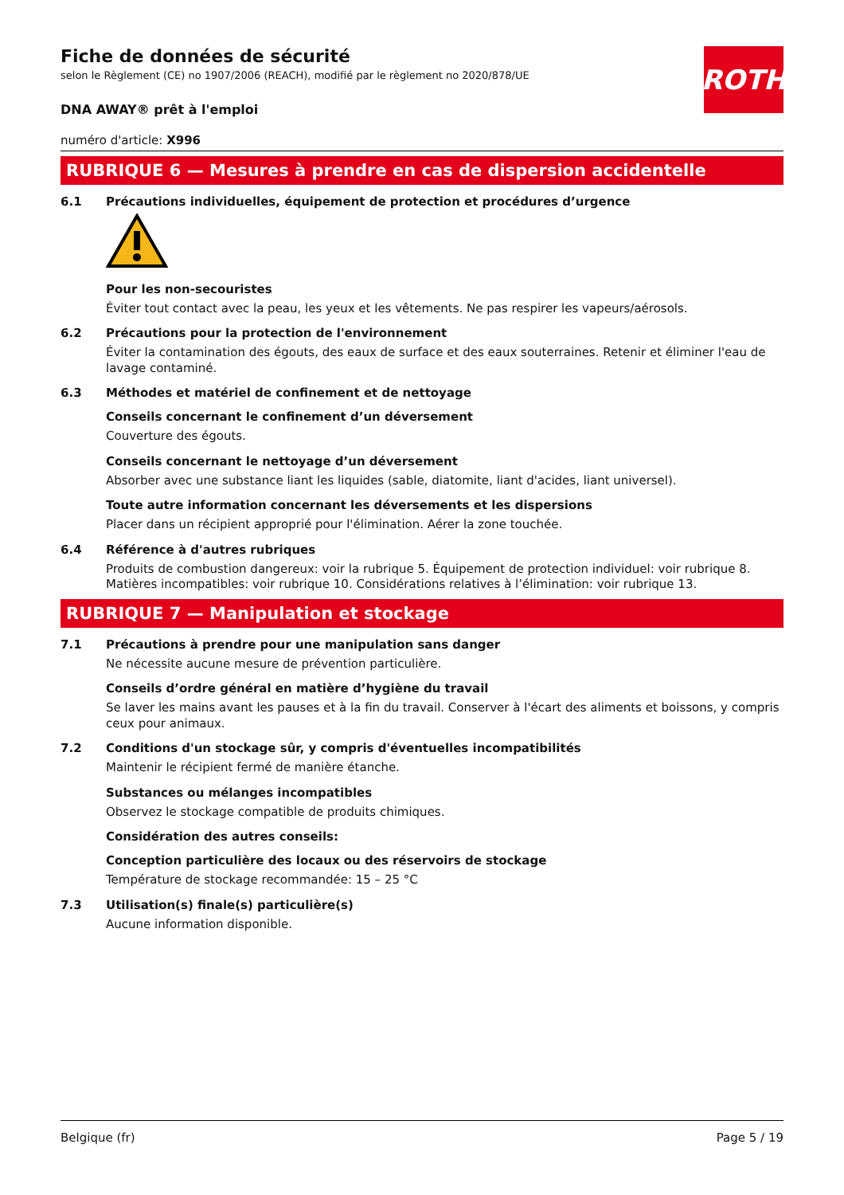ROTH
Fiche de données de sécurité
selon le Règlement (CE) no 1907/2006 (REACH), modifié par le règlement no 2020/878/UE
DNA AWAY® prêt à l'emploi
numéro d'article: X996
RUBRIQUE 6 — Mesures à prendre en cas de dispersion accidentelle
6.1 Précautions individuelles, équipement de protection et procédures d’urgence
Pour les non-secouristes
Éviter tout contact avec la peau, les yeux et les vêtements. Ne pas respirer les vapeurs/aérosols.
6.2 Précautions pour la protection de l'environnement
Éviter la contamination des égouts, des eaux de surface et des eaux souterraines. Retenir et éliminer l'eau de lavage contaminé.
6.3 Méthodes et matériel de confinement et de nettoyage
Conseils concernant le confinement d’un déversement
Couverture des égouts.
Conseils concernant le nettoyage d’un déversement
Absorber avec une substance liant les liquides (sable, diatomite, liant d'acides, liant universel).
Toute autre information concernant les déversements et les dispersions
Placer dans un récipient approprié pour l'élimination. Aérer la zone touchée.
6.4 Référence à d'autres rubriques
Produits de combustion dangereux: voir la rubrique 5. Équipement de protection individuel: voir rubrique 8. Matières incompatibles: voir rubrique 10. Considérations relatives à l’élimination: voir rubrique 13.
RUBRIQUE 7 — Manipulation et stockage
7.1 Précautions à prendre pour une manipulation sans danger
Ne nécessite aucune mesure de prévention particulière.
Conseils d’ordre général en matière d’hygiène du travail
Se laver les mains avant les pauses et à la fin du travail. Conserver à l'écart des aliments et boissons, y compris ceux pour animaux.
7.2 Conditions d'un stockage sûr, y compris d'éventuelles incompatibilités
Maintenir le récipient fermé de manière étanche.
Substances ou mélanges incompatibles
Observez le stockage compatible de produits chimiques.
Considération des autres conseils:
Conception particulière des locaux ou des réservoirs de stockage
Température de stockage recommandée: 15 – 25 °C
7.3 Utilisation(s) finale(s) particulière(s)
Aucune information disponible.
Belgique (fr) Page 5 / 19